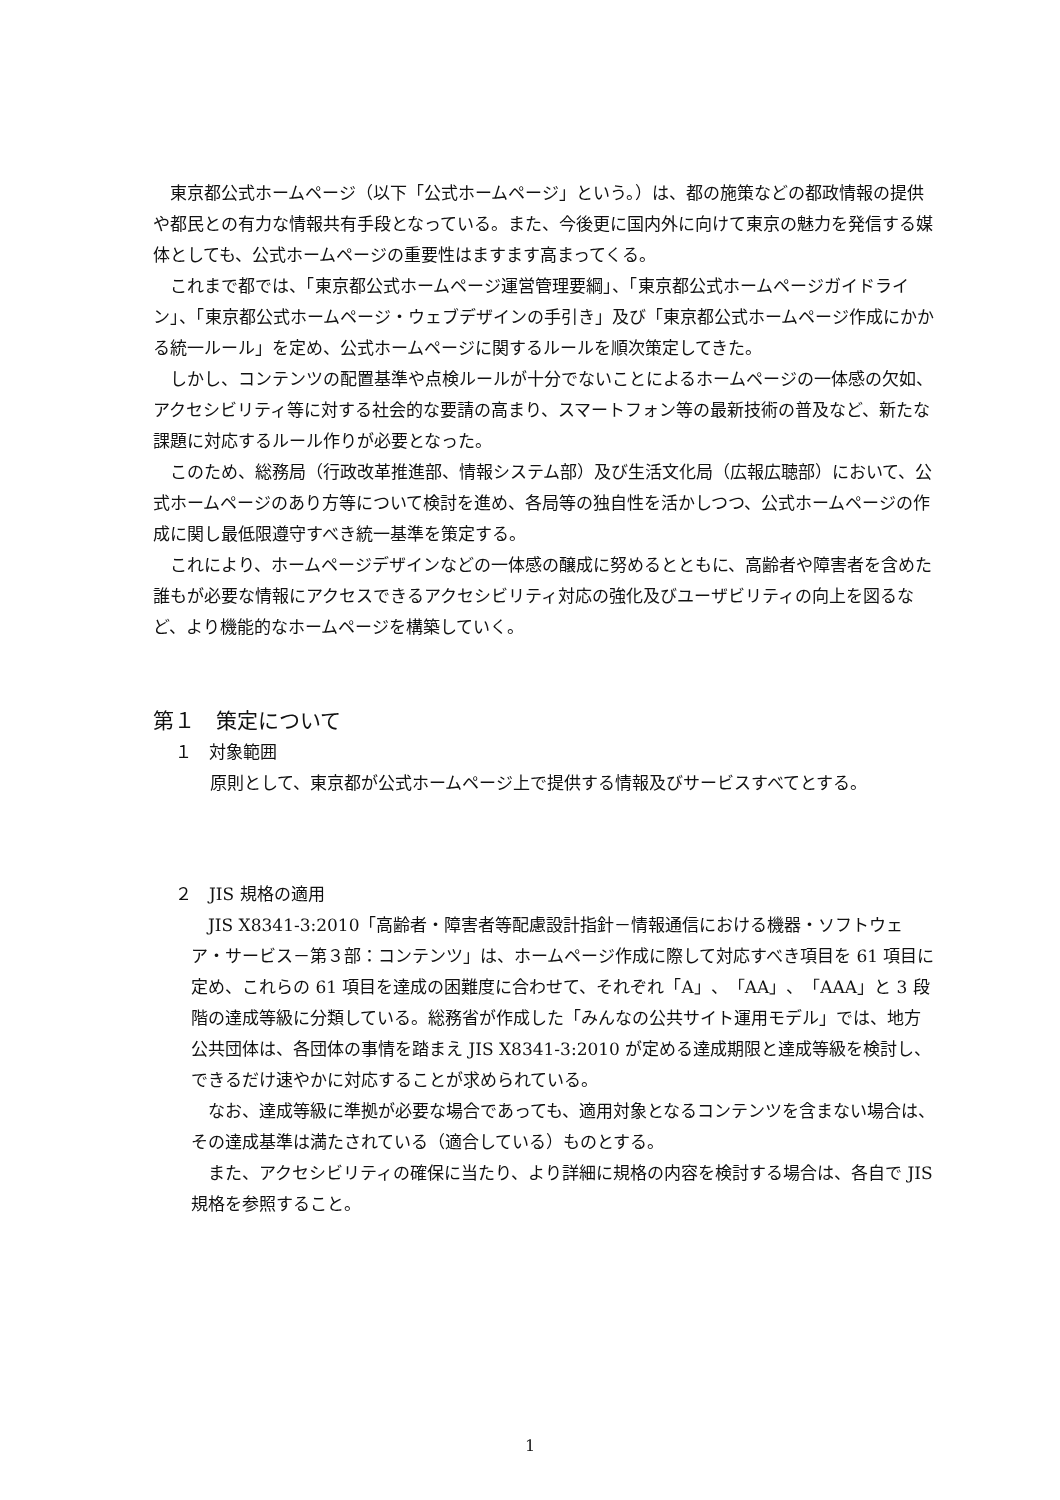東京都公式ホームページ（以下「公式ホームページ」という。）は、都の施策などの都政情報の提供や都民との有力な情報共有手段となっている。また、今後更に国内外に向けて東京の魅力を発信する媒体としても、公式ホームページの重要性はますます高まってくる。
これまで都では、「東京都公式ホームページ運営管理要綱」、「東京都公式ホームページガイドライン」、「東京都公式ホームページ・ウェブデザインの手引き」及び「東京都公式ホームページ作成にかかる統一ルール」を定め、公式ホームページに関するルールを順次策定してきた。
しかし、コンテンツの配置基準や点検ルールが十分でないことによるホームページの一体感の欠如、アクセシビリティ等に対する社会的な要請の高まり、スマートフォン等の最新技術の普及など、新たな課題に対応するルール作りが必要となった。
このため、総務局（行政改革推進部、情報システム部）及び生活文化局（広報広聴部）において、公式ホームページのあり方等について検討を進め、各局等の独自性を活かしつつ、公式ホームページの作成に関し最低限遵守すべき統一基準を策定する。
これにより、ホームページデザインなどの一体感の醸成に努めるとともに、高齢者や障害者を含めた誰もが必要な情報にアクセスできるアクセシビリティ対応の強化及びユーザビリティの向上を図るなど、より機能的なホームページを構築していく。
第１　策定について
１　対象範囲
原則として、東京都が公式ホームページ上で提供する情報及びサービスすべてとする。
２　JIS 規格の適用
JIS X8341-3:2010「高齢者・障害者等配慮設計指針－情報通信における機器・ソフトウェア・サービス－第３部：コンテンツ」は、ホームページ作成に際して対応すべき項目を 61 項目に定め、これらの 61 項目を達成の困難度に合わせて、それぞれ「A」、「AA」、「AAA」と 3 段階の達成等級に分類している。総務省が作成した「みんなの公共サイト運用モデル」では、地方公共団体は、各団体の事情を踏まえ JIS X8341-3:2010 が定める達成期限と達成等級を検討し、できるだけ速やかに対応することが求められている。
なお、達成等級に準拠が必要な場合であっても、適用対象となるコンテンツを含まない場合は、その達成基準は満たされている（適合している）ものとする。
また、アクセシビリティの確保に当たり、より詳細に規格の内容を検討する場合は、各自で JIS 規格を参照すること。
1